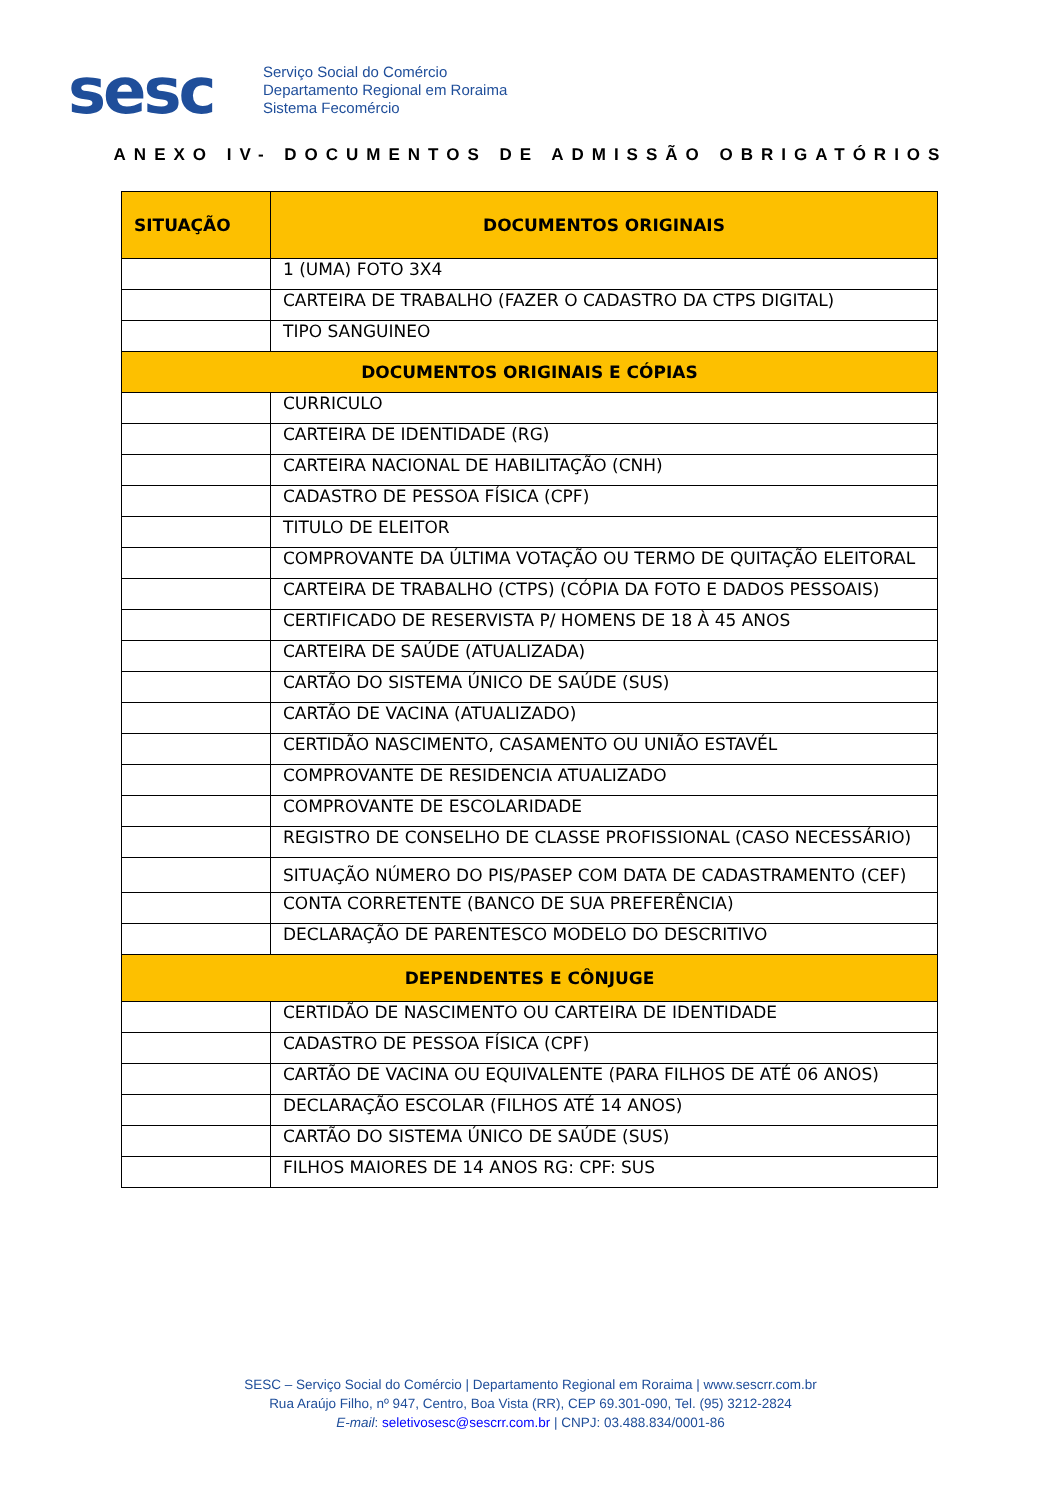sesc
Serviço Social do Comércio
Departamento Regional em Roraima
Sistema Fecomércio
ANEXO IV- DOCUMENTOS DE ADMISSÃO OBRIGATÓRIOS
| SITUAÇÃO | DOCUMENTOS ORIGINAIS |
| --- | --- |
| | 1 (UMA) FOTO 3X4 |
| | CARTEIRA DE TRABALHO (FAZER O CADASTRO DA CTPS DIGITAL) |
| | TIPO SANGUINEO |
| DOCUMENTOS ORIGINAIS E CÓPIAS | |
| | CURRICULO |
| | CARTEIRA DE IDENTIDADE (RG) |
| | CARTEIRA NACIONAL DE HABILITAÇÃO (CNH) |
| | CADASTRO DE PESSOA FÍSICA (CPF) |
| | TITULO DE ELEITOR |
| | COMPROVANTE DA ÚLTIMA VOTAÇÃO OU TERMO DE QUITAÇÃO ELEITORAL |
| | CARTEIRA DE TRABALHO (CTPS) (CÓPIA DA FOTO E DADOS PESSOAIS) |
| | CERTIFICADO DE RESERVISTA P/ HOMENS DE 18 À 45 ANOS |
| | CARTEIRA DE SAÚDE (ATUALIZADA) |
| | CARTÃO DO SISTEMA ÚNICO DE SAÚDE (SUS) |
| | CARTÃO DE VACINA (ATUALIZADO) |
| | CERTIDÃO NASCIMENTO, CASAMENTO OU UNIÃO ESTAVÉL |
| | COMPROVANTE DE RESIDENCIA ATUALIZADO |
| | COMPROVANTE DE ESCOLARIDADE |
| | REGISTRO DE CONSELHO DE CLASSE PROFISSIONAL (CASO NECESSÁRIO) |
| | SITUAÇÃO NÚMERO DO PIS/PASEP COM DATA DE CADASTRAMENTO (CEF) |
| | CONTA CORRETENTE (BANCO DE SUA PREFERÊNCIA) |
| | DECLARAÇÃO DE PARENTESCO MODELO DO DESCRITIVO |
| DEPENDENTES E CÔNJUGE | |
| | CERTIDÃO DE NASCIMENTO OU CARTEIRA DE IDENTIDADE |
| | CADASTRO DE PESSOA FÍSICA (CPF) |
| | CARTÃO DE VACINA OU EQUIVALENTE (PARA FILHOS DE ATÉ 06 ANOS) |
| | DECLARAÇÃO ESCOLAR (FILHOS ATÉ 14 ANOS) |
| | CARTÃO DO SISTEMA ÚNICO DE SAÚDE (SUS) |
| | FILHOS MAIORES DE 14 ANOS RG: CPF: SUS |
SESC – Serviço Social do Comércio | Departamento Regional em Roraima | www.sescrr.com.br
Rua Araújo Filho, nº 947, Centro, Boa Vista (RR), CEP 69.301-090, Tel. (95) 3212-2824
E-mail: seletivosesc@sescrr.com.br | CNPJ: 03.488.834/0001-86